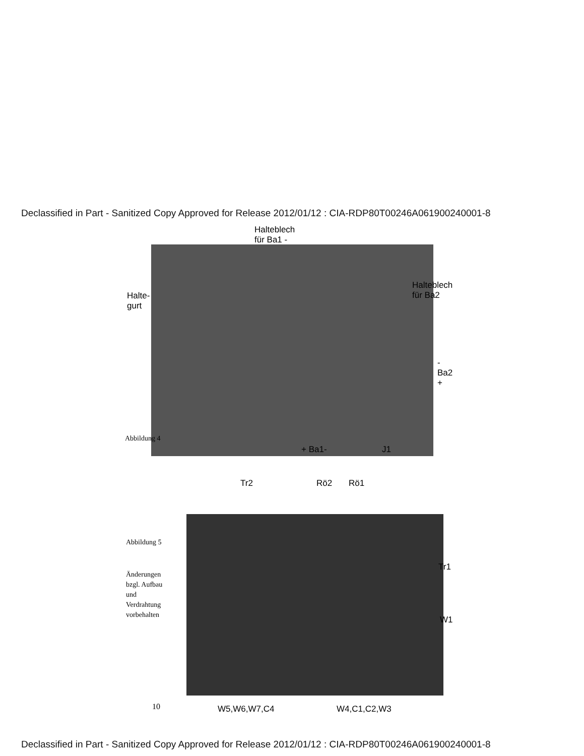Declassified in Part - Sanitized Copy Approved for Release 2012/01/12 : CIA-RDP80T00246A061900240001-8
Halteblech
für Ba1 -
Halte-
gurt
Halteblech
für Ba2
-
Ba2
+
Abbildung 4
+ Ba1- J1
Tr2 Rö2 Rö1
Abbildung 5
Änderungen
bzgl. Aufbau
und
Verdrahtung
vorbehalten
Tr1
W1
10 W5,W6,W7,C4 W4,C1,C2,W3
Declassified in Part - Sanitized Copy Approved for Release 2012/01/12 : CIA-RDP80T00246A061900240001-8